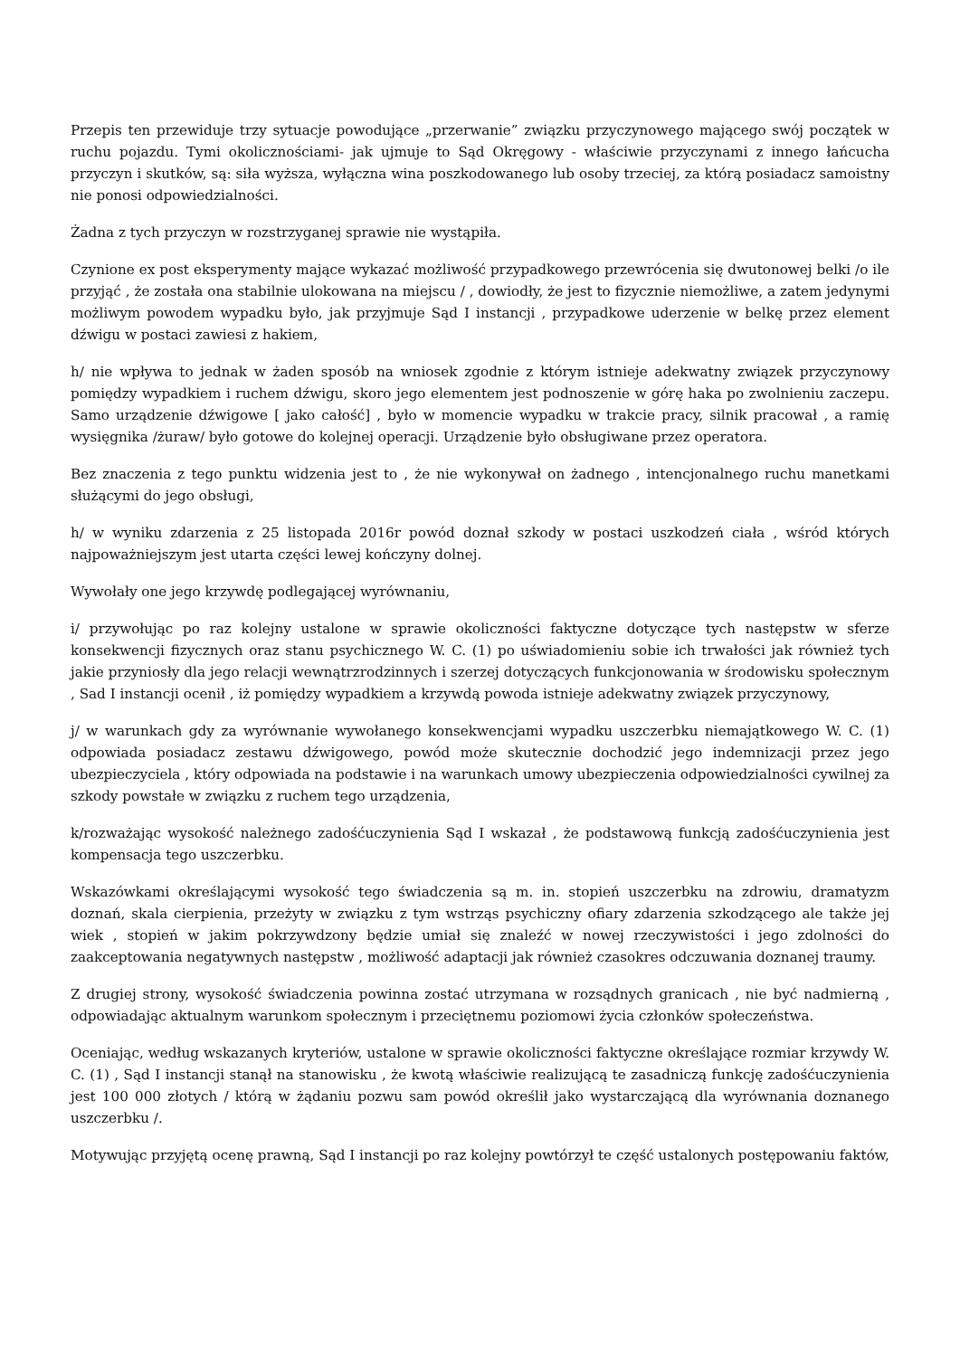Przepis ten przewiduje trzy sytuacje powodujące „przerwanie” związku przyczynowego mającego swój początek w ruchu pojazdu. Tymi okolicznościami- jak ujmuje to Sąd Okręgowy - właściwie przyczynami z innego łańcucha przyczyn i skutków, są: siła wyższa, wyłączna wina poszkodowanego lub osoby trzeciej, za którą posiadacz samoistny nie ponosi odpowiedzialności.
Żadna z tych przyczyn w rozstrzyganej sprawie nie wystąpiła.
Czynione ex post eksperymenty mające wykazać możliwość przypadkowego przewrócenia się dwutonowej belki /o ile przyjąć , że została ona stabilnie ulokowana na miejscu / , dowiodły, że jest to fizycznie niemożliwe, a zatem jedynymi możliwym powodem wypadku było, jak przyjmuje Sąd I instancji , przypadkowe uderzenie w belkę przez element dźwigu w postaci zawiesi z hakiem,
h/ nie wpływa to jednak w żaden sposób na wniosek zgodnie z którym istnieje adekwatny związek przyczynowy pomiędzy wypadkiem i ruchem dźwigu, skoro jego elementem jest podnoszenie w górę haka po zwolnieniu zaczepu. Samo urządzenie dźwigowe [ jako całość] , było w momencie wypadku w trakcie pracy, silnik pracował , a ramię wysięgnika /żuraw/ było gotowe do kolejnej operacji. Urządzenie było obsługiwane przez operatora.
Bez znaczenia z tego punktu widzenia jest to , że nie wykonywał on żadnego , intencjonalnego ruchu manetkami służącymi do jego obsługi,
h/ w wyniku zdarzenia z 25 listopada 2016r powód doznał szkody w postaci uszkodzeń ciała , wśród których najpoważniejszym jest utarta części lewej kończyny dolnej.
Wywołały one jego krzywdę podlegającej wyrównaniu,
i/ przywołując po raz kolejny ustalone w sprawie okoliczności faktyczne dotyczące tych następstw w sferze konsekwencji fizycznych oraz stanu psychicznego W. C. (1) po uświadomieniu sobie ich trwałości jak również tych jakie przyniosły dla jego relacji wewnątrzrodzinnych i szerzej dotyczących funkcjonowania w środowisku społecznym , Sad I instancji ocenił , iż pomiędzy wypadkiem a krzywdą powoda istnieje adekwatny związek przyczynowy,
j/ w warunkach gdy za wyrównanie wywołanego konsekwencjami wypadku uszczerbku niemajątkowego W. C. (1) odpowiada posiadacz zestawu dźwigowego, powód może skutecznie dochodzić jego indemnizacji przez jego ubezpieczyciela , który odpowiada na podstawie i na warunkach umowy ubezpieczenia odpowiedzialności cywilnej za szkody powstałe w związku z ruchem tego urządzenia,
k/rozważając wysokość należnego zadośćuczynienia Sąd I wskazał , że podstawową funkcją zadośćuczynienia jest kompensacja tego uszczerbku.
Wskazówkami określającymi wysokość tego świadczenia są m. in. stopień uszczerbku na zdrowiu, dramatyzm doznań, skala cierpienia, przeżyty w związku z tym wstrząs psychiczny ofiary zdarzenia szkodzącego ale także jej wiek , stopień w jakim pokrzywdzony będzie umiał się znaleźć w nowej rzeczywistości i jego zdolności do zaakceptowania negatywnych następstw , możliwość adaptacji jak również czasokres odczuwania doznanej traumy.
Z drugiej strony, wysokość świadczenia powinna zostać utrzymana w rozsądnych granicach , nie być nadmierną , odpowiadając aktualnym warunkom społecznym i przeciętnemu poziomowi życia członków społeczeństwa.
Oceniając, według wskazanych kryteriów, ustalone w sprawie okoliczności faktyczne określające rozmiar krzywdy W. C. (1) , Sąd I instancji stanął na stanowisku , że kwotą właściwie realizującą te zasadniczą funkcję zadośćuczynienia jest 100 000 złotych / którą w żądaniu pozwu sam powód określił jako wystarczającą dla wyrównania doznanego uszczerbku /.
Motywując przyjętą ocenę prawną, Sąd I instancji po raz kolejny powtórzył te część ustalonych postępowaniu faktów,